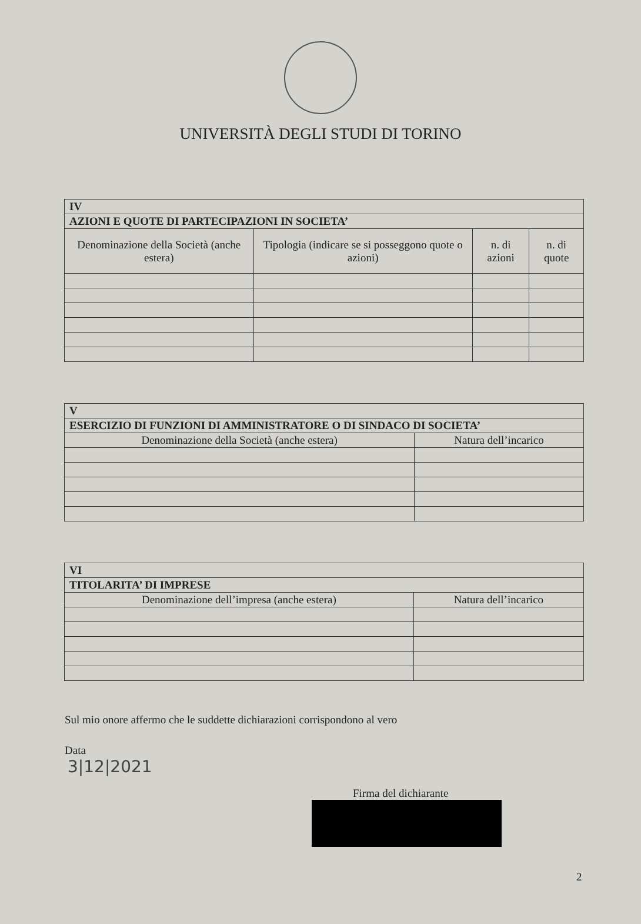UNIVERSITÀ DEGLI STUDI DI TORINO
| IV | | | |
| AZIONI E QUOTE DI PARTECIPAZIONI IN SOCIETA’ | | | |
| Denominazione della Società (anche estera) | Tipologia (indicare se si posseggono quote o azioni) | n. di azioni | n. di quote |
| V | |
| ESERCIZIO DI FUNZIONI DI AMMINISTRATORE O DI SINDACO DI SOCIETA’ | |
| Denominazione della Società (anche estera) | Natura dell’incarico |
| VI | |
| TITOLARITA’ DI IMPRESE | |
| Denominazione dell’impresa (anche estera) | Natura dell’incarico |
Sul mio onore affermo che le suddette dichiarazioni corrispondono al vero
Data
3|12|2021
Firma del dichiarante
2